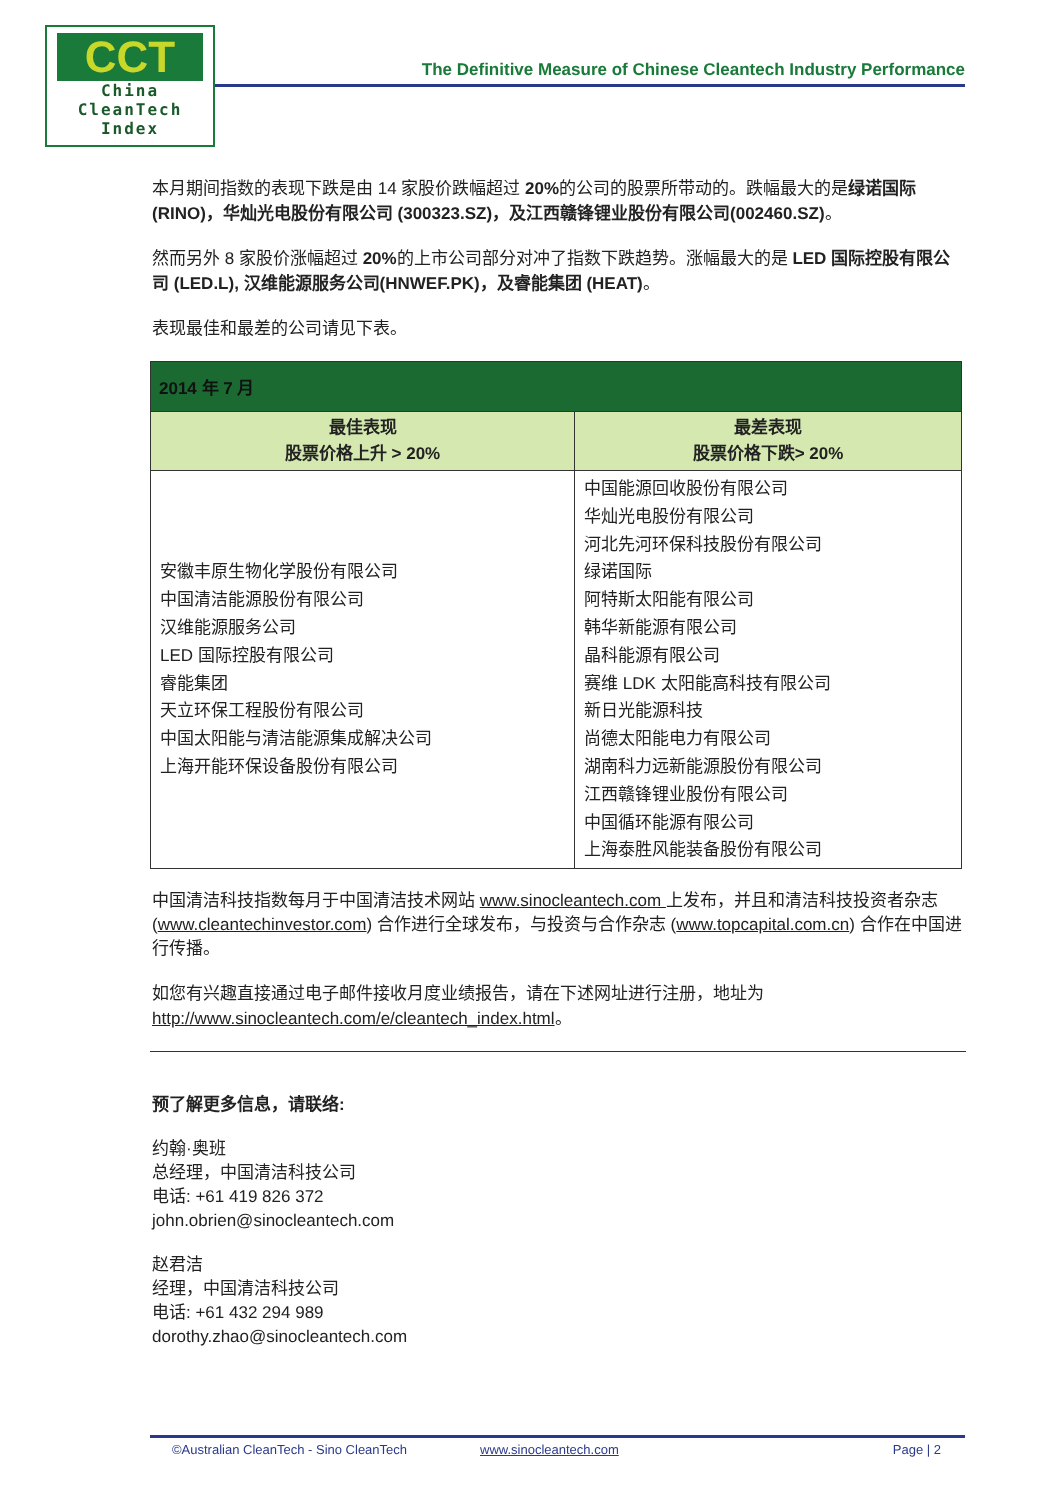CCT
China
CleanTech
Index
The Definitive Measure of Chinese Cleantech Industry Performance
本月期间指数的表现下跌是由 14 家股价跌幅超过 20% 的公司的股票所带动的。跌幅最大的是绿诺国际(RINO)，华灿光电股份有限公司 (300323.SZ)，及江西赣锋锂业股份有限公司(002460.SZ)。
然而另外 8 家股价涨幅超过 20% 的上市公司部分对冲了指数下跌趋势。涨幅最大的是 LED 国际控股有限公司 (LED.L), 汉维能源服务公司(HNWEF.PK)，及睿能集团 (HEAT)。
表现最佳和最差的公司请见下表。
| 2014 年 7 月 | |
| --- | --- |
| 最佳表现 股票价格上升 > 20% | 最差表现 股票价格下跌> 20% |
| 安徽丰原生物化学股份有限公司 中国清洁能源股份有限公司 汉维能源服务公司 LED 国际控股有限公司 睿能集团 天立环保工程股份有限公司 中国太阳能与清洁能源集成解决公司 上海开能环保设备股份有限公司 | 中国能源回收股份有限公司 华灿光电股份有限公司 河北先河环保科技股份有限公司 绿诺国际 阿特斯太阳能有限公司 韩华新能源有限公司 晶科能源有限公司 赛维 LDK 太阳能高科技有限公司 新日光能源科技 尚德太阳能电力有限公司 湖南科力远新能源股份有限公司 江西赣锋锂业股份有限公司 中国循环能源有限公司 上海泰胜风能装备股份有限公司 |
中国清洁科技指数每月于中国清洁技术网站 www.sinocleantech.com 上发布，并且和清洁科技投资者杂志 (www.cleantechinvestor.com) 合作进行全球发布，与投资与合作杂志 (www.topcapital.com.cn) 合作在中国进行传播。
如您有兴趣直接通过电子邮件接收月度业绩报告，请在下述网址进行注册，地址为
http://www.sinocleantech.com/e/cleantech_index.html。
预了解更多信息，请联络:
约翰·奥班
总经理，中国清洁科技公司
电话: +61 419 826 372
john.obrien@sinocleantech.com
赵君洁
经理，中国清洁科技公司
电话: +61 432 294 989
dorothy.zhao@sinocleantech.com
©Australian CleanTech - Sino CleanTech www.sinocleantech.com Page | 2